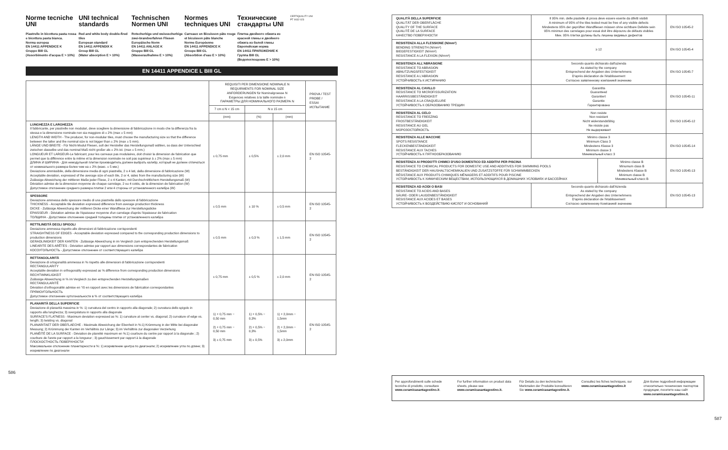Norme tecniche UNI
Piastrelle in bicottura pasta rossa e bicottura pasta bianca.
Norma europea
EN 14411 APPENDICE K
Gruppo BIII GL
(Assorbimento d'acqua E > 10%)
UNI technical standards
Red and white body double-fired tiles
European standard
EN 14411 APPENDIX K
Group BIII GL
(Water absorption E > 10%)
Technischen Normen UNI
Rotscherbige und weissscherbige zwei-brandverfahren Fliesen
Europäische Norm
EN 14411 ANLAGE K
Gruppe BIII GL
(Wasseraufnahme E > 10%)
Normes techniques UNI
Carreaux en Bicuisson pâte rouge et bicuisson pâte blanche
Norme Européenne
EN 14411 APPENDICE K
Groupe BIII GL
(Absorbtion d'eau E > 10%)
Технические стандарты UNI
Плитка двойного обжига из красной глины и двойного обжига из белой глины
Европейская норма
EN 14411 ПРИЛОЖЕНИЕ K
Группа BIII GL
(Водопоглощение E > 10%)
CERTIQUALITY UNI
PT 0032 023
EN 14411 APPENDICE L BIII GL
| | REQUISITI PER DIMENSIONE NOMINALE N REQUIRMENTS FOR NOMINAL SIZE ANFORDERUNGEN für Nominalgroesse N Exigences relatives à la taille nominale n ПАРАМЕТРЫ ДЛЯ НОМИНАЛЬНОГО РАЗМЕРА N | | | PROVA / TEST PROBE / ESSAI ИСПЫТАНИЕ |
| | 7 cm ≤ N < 15 cm | N ≥ 15 cm | | |
| | (mm) | (%) | (mm) | |
| LUNGHEZZA E LARGHEZZA Il fabbricante, per piastrelle non modulari, deve scegliere la dimensione di fabbricazione in modo che la differenza fra la stessa e la dimensione nominale non sia maggiore di ± 2% (max ± 5 mm) LENGTH AND WIDTH - The producer, for non-modular tiles, must choose the manufacturing size so that the difference between the latter and the nominal size is not bigger than ± 2% (max ± 5 mm). LÄNGE UND BREITE - Für Nicht-Modul Fliesen, soll der Hersteller das Herstellungsmaß wählen, so dass der Unterschied zwischen dasselbe und das nominal Maß nicht großer als ± 2% ist. (max ± 5 mm.) LONGUEUR ET LARGEUR-Le fabricant, pour les carreaux pas modulaires, doit choisir la dimension de fabrication que permet que la différence entre la même et la dimension nominale ne soit pas supérieur à ± 2% (max ± 5 mm) ДЛИНА И ШИРИНА - Для немодульной плитки производитель должен выбрать калибр, который не должен отличаться от номинального размера более чем на ± 2% (макс. ± 5 мм.) Deviazione ammissibile, della dimensione media di ogni piastrella, 2 o 4 lati, dalla dimensione di fabbricazione (W) Acceptable deviation, expressed of the average size of each tile, 2 or 4, sides from the manufacturing size (W) Zulässige Abweichung der mittleren Maße jeder Fliese, 2 o 4 Kanten, mit Durchschnittlichem Herstellungsmaß (W) Déviation admise de la dimension moyenne de chaque carrelage, 2 ou 4 cotés, de la dimension de fabrication (W) Допустимое отклонение среднего размера плитки 2 или 4 стороны от установленного калибра (W) | ± 0,75 mm | ± 0,5% | ± 2,0 mm | EN ISO 10545-2 |
| SPESSORE Deviazione ammessa dello spessore medio di una piastrella dallo spessore di fabbricazione THICKNESS - Acceptable tile deviation expressed difference from average production thickness DICKE - Zulässige Abweichung der mittleren Dicke einer Wandfliese zur Herstellungsdicke EPAISSEUR - Déviation admise de l'épaisseur moyenne d'un carrelage d'après l'épaisseur de fabrication ТОЛЩИНА - Допустимое отклонение средней толщины плитки от установленного калибра | ± 0,5 mm | ± 10 % | ± 0,5 mm | EN ISO 10545-2 |
| RETTILINEITÀ DEGLI SPIGOLI Deviazione ammessa rispetto alle dimensioni di fabbricazione corrispondenti STRAIGHTNESS OF EDGES - Acceptable deviation expressed compared to the corresponding production dimensions to production dimensions GERADLINIGKEIT DER KANTEN - Zulässige Abweichung in im Vergleich zum entsprechenden Herstellungsmaß LINEARITE DES ARÊTES - Déviation admise par rapport aux dimensions correspondantes de fabrication КОСОУГОЛЬНОСТЬ - Допустимое отклонение от соответствующего калибра | ± 0,5 mm | ± 0,3 % | ± 1,5 mm | EN ISO 10545-2 |
| RETTANGOLARITÀ Deviazione di ortogonalità ammessa in % rispetto alle dimensioni di fabbricazione corrispondenti RECTANGULARITY Acceptable deviation in orthogonality expressed as % difference from corresponding production dimensions RECHTWINKLIGKEIT Zulässige Abweichung in % im Vergleich zu den entsprechenden Herstellungsmaßen RECTANGULARITÉ Déviation d'orthogonalité admise en °/0 en rapport avec les dimensions de fabrication correspondantes ПРЯМОУГОЛЬНОСТЬ Допустимое отклонение ортогональности в % от соответствующего калибра | ± 0,75 mm | ± 0,5 % | ± 2,0 mm | EN ISO 10545-2 |
| PLANARITÀ DELLA SUPERFICIE Deviazione di planarità massima in %: 1) curvatura del centro in rapporto alla diagonale; 2) curvatura dello spigolo in rapporto alla lunghezza; 3) svergolatura in rapporto alla diagonale SURFACE'S FLATNESS - Maximum deviation expressed as %: 1) curvature at center vs. diagonal; 2) curvature of edge vs. length; 3) twisting vs. diagonal PLANARITAET DER OBEFLAECHE - Maximale Abweichung der Ebenheit in %:1) Krümmung in der Mitte bei diagonaler Messung; 2) Krümmung der Kanten im Verhältnis zur Länge; 3) im Verhältnis zur diagonalen Verziehung PLANÉITÉ DE LA SURFACE - Déviation de planéité maximum en %:1) courbure du centre par rapport à la diagonale ; 2) courbure de l'arete par rapport a la longueur ; 3) gauchissement par rapport à la diagonale ПЛОСКОСТНОСТЬ ПОВЕРХНОСТИ Максимальное отклонение планитарности в %: 1) искривление центра по диагонали; 2) искривление угла по длине; 3) искривление по диагонали | 1) + 0,75 mm − 0,50 mm 2) + 0,75 mm − 0,50 mm 3) ± 0,75 mm | 1) + 0,5% − 0,3% 2) + 0,5% − 0,3% 3) ± 0,5% | 1) + 2,0mm − 1,5mm 2) + 2,0mm − 1,5mm 3) ± 2,0mm | EN ISO 10545-2 |
586
| QUALITÀ DELLA SUPERFICIE QUALITÄT DER OBERFLÄCHE QUALITY OF THE SURFACE QUALITÉ DE LA SURFACE КАЧЕСТВО ПОВЕРХНОСТИ | Il 95% min. delle piastelle di prova deve essere esente da difetti visibili A minimum of 95% of the tiles tested must be free of any visible defects Mindestens 95% der geprüften Wandfliesen müssen ohne sichtbare Defekte sein 95% minimun des carrelages pour essai doit être dépourvu de défauts visibles Мин. 95% плитки должны быть лишены видимых дефектов | | EN ISO 10545-2 |
| RESISTENZA ALLA FLESSIONE (N/mm²) BENDING STRENGTH (N/mm²) BIEGEFESTIGKEIT (N/mm²) RESISTANCE A LA FLEXION (N/mm²) | ≥ 12 | | EN ISO 10545-4 |
| RESISTENZA ALL'ABRASIONE RESISTANCE TO ABRASION ABNUTZUNGSFESTIGKEIT RESISTANCE A L'ABRASION УСТОЙЧИВОСТЬ К ИСТИРАНИЮ | Secondo quanto dichiarato dall'azienda As stated by the company Entsprechend der Angaben des Unternehmens D'après déclaration de l'établissement Согласно заявленному компанией значению | | EN ISO 10545-7 |
| RESISTENZA AL CAVILLO RESISTANCE TO MICROFISSURIZATION HAARRISSBESTÄNDIGKEIT RESISTANCE A LA CRAQUELURE УСТОЙЧИВОСТЬ К ОБРАЗОВАНИЮ ТРЕЩИН | Garantita Guaranteed Garantiert Garantie Гарантирована | | EN ISO 10545-11 |
| RESISTENZA AL GELO RESISTANCE TO FREEZING FROSTBESTÄNDIGKEIT RESISTANCE AU GEL МОРОЗОСТОЙКОСТЬ | Non resiste Non resistant Nicht widerstandsfähig Ne résiste pas Не выдерживает | | EN ISO 10545-12 |
| RESISTENZA ALLE MACCHIE SPOTS RESISTANCE FLECKENBESTÄNDIGKEIT RESISTANCE AUX TACHES УСТОЙЧИВОСТЬ К ПЯТНООБРАЗОВАНИЮ | Minimo classe 3 Minimum Class 3 Mindestens Klasse 3 Minimum classe 3 Минимальный класс 3 | | EN ISO 10545-14 |
| RESISTENZA AI PRODOTTI CHIMICI D'USO DOMESTICO ED ADDITIVI PER PISCINA RESISTANCE TO CHEMICAL PRODUCTS FOR DOMESTIC USE AND ADDITIVES FOR SWIMMING POOLS BESTÄNDIGKEIT DER HAUSHALTSCHEMIKALIEN UND ZUSATZSTOFFE FÜR SCHWIMMBECKEN RÉSISTANCE AUX PRODUITS CHIMIQUES MÉNAGERS ET ADDITIFS POUR PISCINE УСТОЙЧИВОСТЬ К ХИМИЧЕСКИМ ВЕЩЕСТВАМ, ИСПОЛЬЗУЮЩИХСЯ В ДОМАШНИХ УСЛОВИЯХ И БАССЕЙНАХ | | Minimo classe B Minumum class B Mindestens Klasse B Minimum classe B Минимальный класс B | EN ISO 10545-13 |
| RESISTENZA AD ACIDI O BASI RESISTANCE TO ACIDS AND BASES SÄURE- ODER LAUGENBESTÄNDIGKEIT RESISTANCE AUX ACIDES ET BASES УСТОЙЧИВОСТЬ К ВОЗДЕЙСТВИЮ КИСЛОТ И ОСНОВАНИЙ | Secondo quanto dichiarato dall'Azienda As stated by the company Entsprechend der Angaben des Unternehmens D'après déclaration de l'établissement Согласно заявленному Компанией значению | | EN ISO 10545-13 |
Per approfondimenti sulle schede tecniche di prodotto, consultare www.ceramicasantagostino.it.
For further information on product data sheets, please see www.ceramicasantagostino.it.
Für Details zu den technischen Merkmalen der Produkte konsultieren Sie www.ceramicasantagostino.it.
Consultez les fiches techniques, sur www.ceramicasantagostino.it
Для более подробной информации относительно технических паспортов продукции, посетите наш сайт www.ceramicasantagostino.it.
587